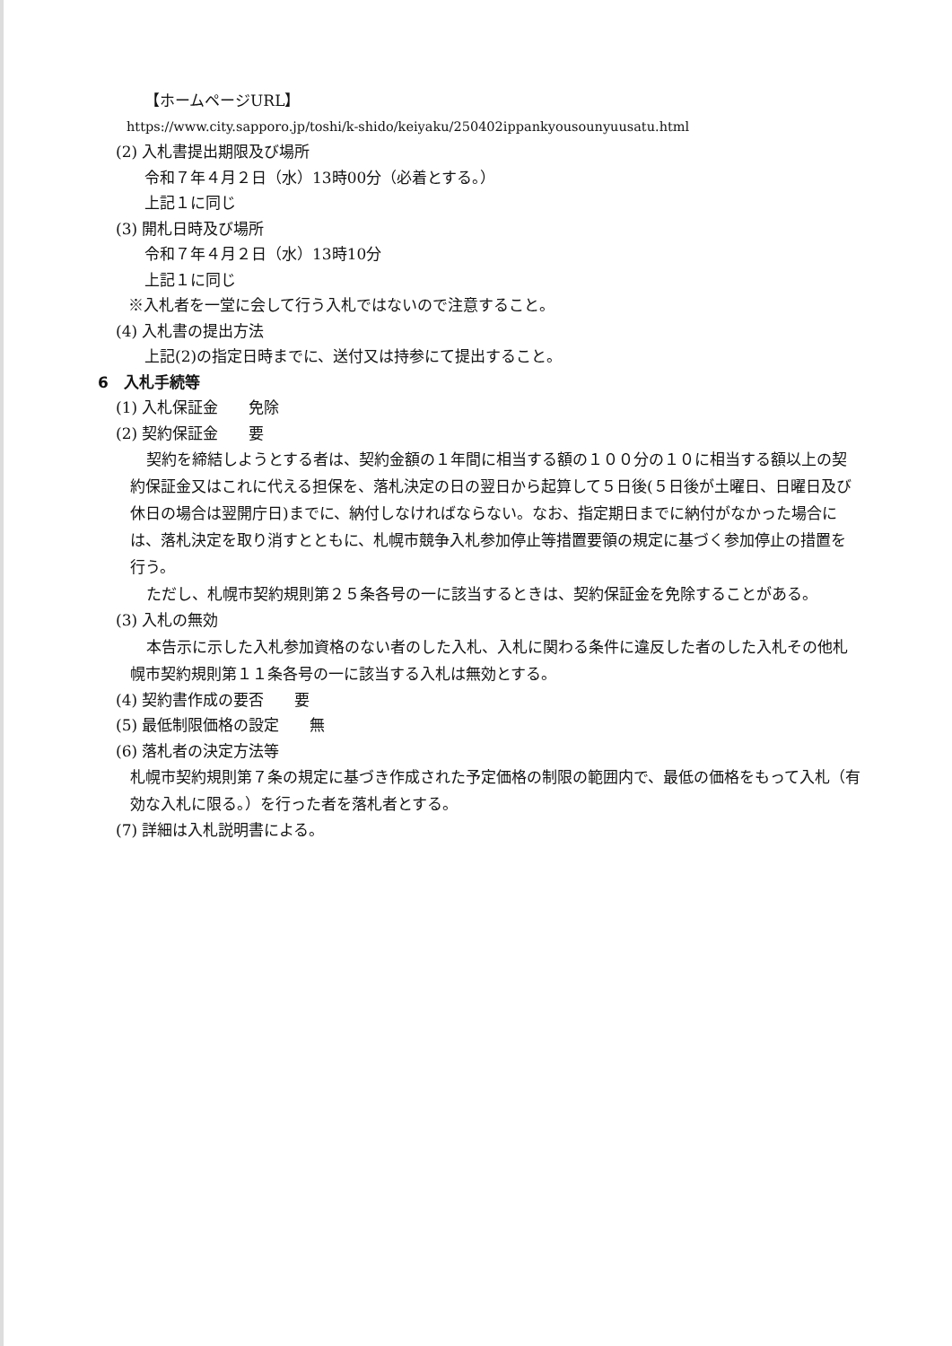【ホームページURL】
https://www.city.sapporo.jp/toshi/k-shido/keiyaku/250402ippankyousounyuusatu.html
(2) 入札書提出期限及び場所
令和７年４月２日（水）13時00分（必着とする。）
上記１に同じ
(3) 開札日時及び場所
令和７年４月２日（水）13時10分
上記１に同じ
※入札者を一堂に会して行う入札ではないので注意すること。
(4) 入札書の提出方法
上記(2)の指定日時までに、送付又は持参にて提出すること。
6　入札手続等
(1) 入札保証金　　免除
(2) 契約保証金　　要
契約を締結しようとする者は、契約金額の１年間に相当する額の１００分の１０に相当する額以上の契約保証金又はこれに代える担保を、落札決定の日の翌日から起算して５日後(５日後が土曜日、日曜日及び休日の場合は翌開庁日)までに、納付しなければならない。なお、指定期日までに納付がなかった場合には、落札決定を取り消すとともに、札幌市競争入札参加停止等措置要領の規定に基づく参加停止の措置を行う。
ただし、札幌市契約規則第２５条各号の一に該当するときは、契約保証金を免除することがある。
(3) 入札の無効
本告示に示した入札参加資格のない者のした入札、入札に関わる条件に違反した者のした入札その他札幌市契約規則第１１条各号の一に該当する入札は無効とする。
(4) 契約書作成の要否　　要
(5) 最低制限価格の設定　　無
(6) 落札者の決定方法等
札幌市契約規則第７条の規定に基づき作成された予定価格の制限の範囲内で、最低の価格をもって入札（有効な入札に限る。）を行った者を落札者とする。
(7) 詳細は入札説明書による。